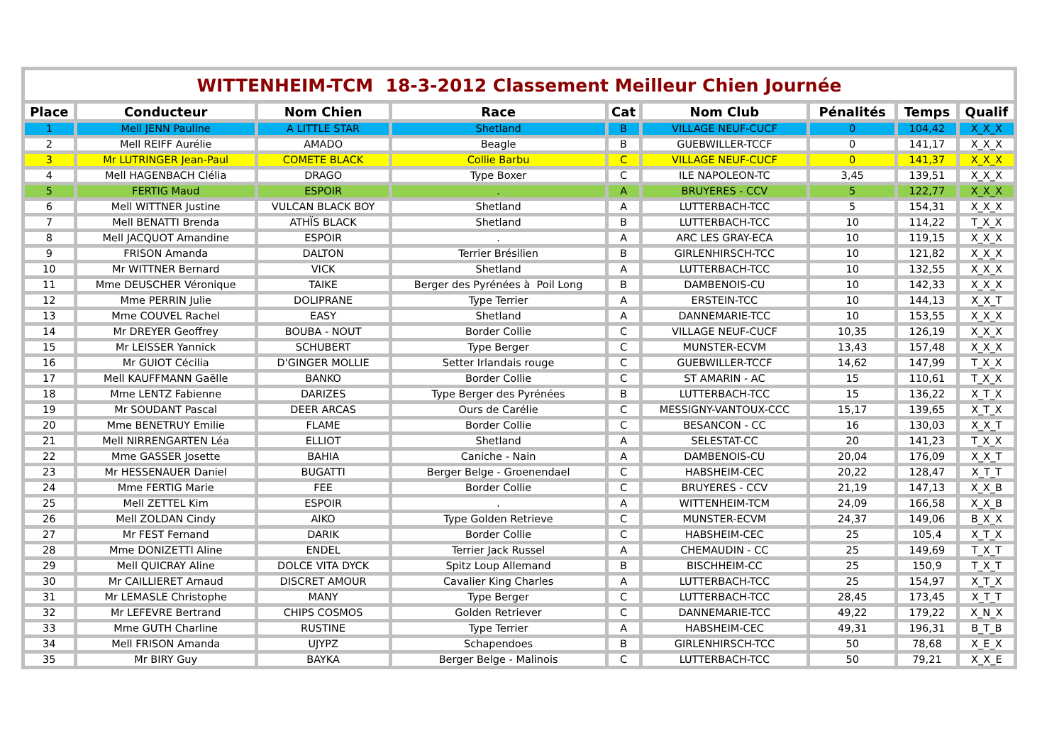| WITTENHEIM-TCM 18-3-2012 Classement Meilleur Chien Journée | | | | | | | | |
| Place | Conducteur | Nom Chien | Race | Cat | Nom Club | Pénalités | Temps | Qualif |
| 1 | Mell JENN Pauline | A LITTLE STAR | Shetland | B | VILLAGE NEUF-CUCF | 0 | 104,42 | X_X_X |
| 2 | Mell REIFF Aurélie | AMADO | Beagle | B | GUEBWILLER-TCCF | 0 | 141,17 | X_X_X |
| 3 | Mr LUTRINGER Jean-Paul | COMETE BLACK | Collie Barbu | C | VILLAGE NEUF-CUCF | 0 | 141,37 | X_X_X |
| 4 | Mell HAGENBACH Clélia | DRAGO | Type Boxer | C | ILE NAPOLEON-TC | 3,45 | 139,51 | X_X_X |
| 5 | FERTIG Maud | ESPOIR | . | A | BRUYERES - CCV | 5 | 122,77 | X_X_X |
| 6 | Mell WITTNER Justine | VULCAN BLACK BOY | Shetland | A | LUTTERBACH-TCC | 5 | 154,31 | X_X_X |
| 7 | Mell BENATTI Brenda | ATHÏS BLACK | Shetland | B | LUTTERBACH-TCC | 10 | 114,22 | T_X_X |
| 8 | Mell JACQUOT Amandine | ESPOIR | . | A | ARC LES GRAY-ECA | 10 | 119,15 | X_X_X |
| 9 | FRISON Amanda | DALTON | Terrier Brésilien | B | GIRLENHIRSCH-TCC | 10 | 121,82 | X_X_X |
| 10 | Mr WITTNER Bernard | VICK | Shetland | A | LUTTERBACH-TCC | 10 | 132,55 | X_X_X |
| 11 | Mme DEUSCHER Véronique | TAIKE | Berger des Pyrénées à Poil Long | B | DAMBENOIS-CU | 10 | 142,33 | X_X_X |
| 12 | Mme PERRIN Julie | DOLIPRANE | Type Terrier | A | ERSTEIN-TCC | 10 | 144,13 | X_X_T |
| 13 | Mme COUVEL Rachel | EASY | Shetland | A | DANNEMARIE-TCC | 10 | 153,55 | X_X_X |
| 14 | Mr DREYER Geoffrey | BOUBA - NOUT | Border Collie | C | VILLAGE NEUF-CUCF | 10,35 | 126,19 | X_X_X |
| 15 | Mr LEISSER Yannick | SCHUBERT | Type Berger | C | MUNSTER-ECVM | 13,43 | 157,48 | X_X_X |
| 16 | Mr GUIOT Cécilia | D'GINGER MOLLIE | Setter Irlandais rouge | C | GUEBWILLER-TCCF | 14,62 | 147,99 | T_X_X |
| 17 | Mell KAUFFMANN Gaëlle | BANKO | Border Collie | C | ST AMARIN - AC | 15 | 110,61 | T_X_X |
| 18 | Mme LENTZ Fabienne | DARIZES | Type Berger des Pyrénées | B | LUTTERBACH-TCC | 15 | 136,22 | X_T_X |
| 19 | Mr SOUDANT Pascal | DEER ARCAS | Ours de Carélie | C | MESSIGNY-VANTOUX-CCC | 15,17 | 139,65 | X_T_X |
| 20 | Mme BENETRUY Emilie | FLAME | Border Collie | C | BESANCON - CC | 16 | 130,03 | X_X_T |
| 21 | Mell NIRRENGARTEN Léa | ELLIOT | Shetland | A | SELESTAT-CC | 20 | 141,23 | T_X_X |
| 22 | Mme GASSER Josette | BAHIA | Caniche - Nain | A | DAMBENOIS-CU | 20,04 | 176,09 | X_X_T |
| 23 | Mr HESSENAUER Daniel | BUGATTI | Berger Belge - Groenendael | C | HABSHEIM-CEC | 20,22 | 128,47 | X_T_T |
| 24 | Mme FERTIG Marie | FEE | Border Collie | C | BRUYERES - CCV | 21,19 | 147,13 | X_X_B |
| 25 | Mell ZETTEL Kim | ESPOIR | . | A | WITTENHEIM-TCM | 24,09 | 166,58 | X_X_B |
| 26 | Mell ZOLDAN Cindy | AIKO | Type Golden Retrieve | C | MUNSTER-ECVM | 24,37 | 149,06 | B_X_X |
| 27 | Mr FEST Fernand | DARIK | Border Collie | C | HABSHEIM-CEC | 25 | 105,4 | X_T_X |
| 28 | Mme DONIZETTI Aline | ENDEL | Terrier Jack Russel | A | CHEMAUDIN - CC | 25 | 149,69 | T_X_T |
| 29 | Mell QUICRAY Aline | DOLCE VITA DYCK | Spitz Loup Allemand | B | BISCHHEIM-CC | 25 | 150,9 | T_X_T |
| 30 | Mr CAILLIERET Arnaud | DISCRET AMOUR | Cavalier King Charles | A | LUTTERBACH-TCC | 25 | 154,97 | X_T_X |
| 31 | Mr LEMASLE Christophe | MANY | Type Berger | C | LUTTERBACH-TCC | 28,45 | 173,45 | X_T_T |
| 32 | Mr LEFEVRE Bertrand | CHIPS COSMOS | Golden Retriever | C | DANNEMARIE-TCC | 49,22 | 179,22 | X_N_X |
| 33 | Mme GUTH Charline | RUSTINE | Type Terrier | A | HABSHEIM-CEC | 49,31 | 196,31 | B_T_B |
| 34 | Mell FRISON Amanda | UJYPZ | Schapendoes | B | GIRLENHIRSCH-TCC | 50 | 78,68 | X_E_X |
| 35 | Mr BIRY Guy | BAYKA | Berger Belge - Malinois | C | LUTTERBACH-TCC | 50 | 79,21 | X_X_E |